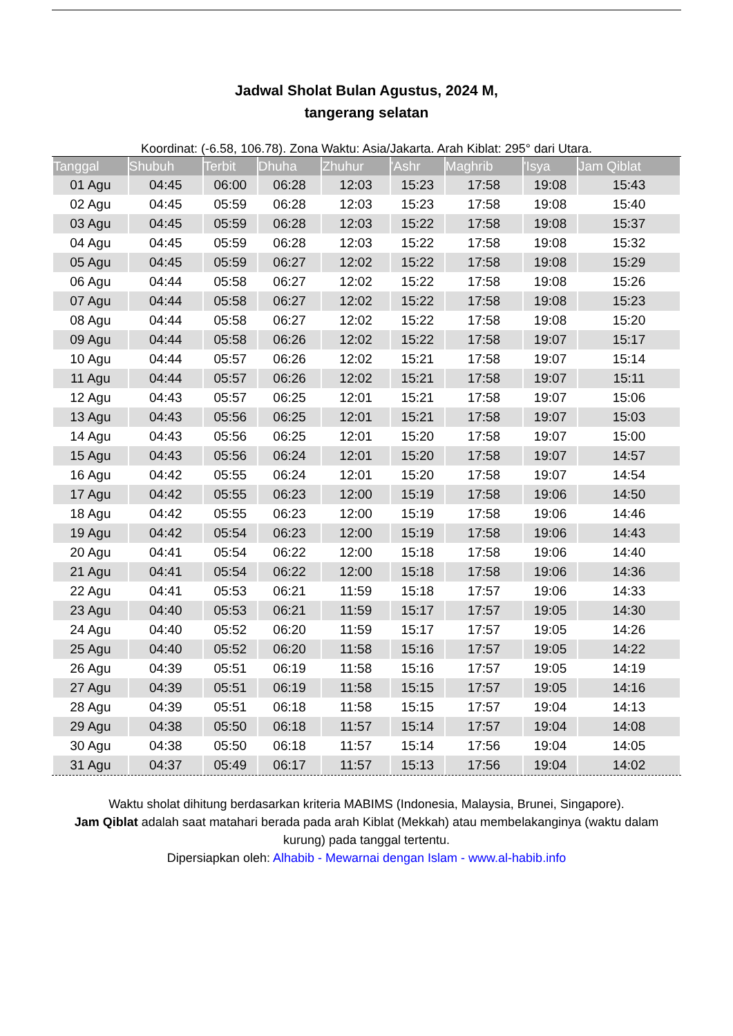Jadwal Sholat Bulan Agustus, 2024 M,
tangerang selatan
Koordinat: (-6.58, 106.78). Zona Waktu: Asia/Jakarta. Arah Kiblat: 295° dari Utara.
| Tanggal | Shubuh | Terbit | Dhuha | Zhuhur | 'Ashr | Maghrib | 'Isya | Jam Qiblat |
| --- | --- | --- | --- | --- | --- | --- | --- | --- |
| 01 Agu | 04:45 | 06:00 | 06:28 | 12:03 | 15:23 | 17:58 | 19:08 | 15:43 |
| 02 Agu | 04:45 | 05:59 | 06:28 | 12:03 | 15:23 | 17:58 | 19:08 | 15:40 |
| 03 Agu | 04:45 | 05:59 | 06:28 | 12:03 | 15:22 | 17:58 | 19:08 | 15:37 |
| 04 Agu | 04:45 | 05:59 | 06:28 | 12:03 | 15:22 | 17:58 | 19:08 | 15:32 |
| 05 Agu | 04:45 | 05:59 | 06:27 | 12:02 | 15:22 | 17:58 | 19:08 | 15:29 |
| 06 Agu | 04:44 | 05:58 | 06:27 | 12:02 | 15:22 | 17:58 | 19:08 | 15:26 |
| 07 Agu | 04:44 | 05:58 | 06:27 | 12:02 | 15:22 | 17:58 | 19:08 | 15:23 |
| 08 Agu | 04:44 | 05:58 | 06:27 | 12:02 | 15:22 | 17:58 | 19:08 | 15:20 |
| 09 Agu | 04:44 | 05:58 | 06:26 | 12:02 | 15:22 | 17:58 | 19:07 | 15:17 |
| 10 Agu | 04:44 | 05:57 | 06:26 | 12:02 | 15:21 | 17:58 | 19:07 | 15:14 |
| 11 Agu | 04:44 | 05:57 | 06:26 | 12:02 | 15:21 | 17:58 | 19:07 | 15:11 |
| 12 Agu | 04:43 | 05:57 | 06:25 | 12:01 | 15:21 | 17:58 | 19:07 | 15:06 |
| 13 Agu | 04:43 | 05:56 | 06:25 | 12:01 | 15:21 | 17:58 | 19:07 | 15:03 |
| 14 Agu | 04:43 | 05:56 | 06:25 | 12:01 | 15:20 | 17:58 | 19:07 | 15:00 |
| 15 Agu | 04:43 | 05:56 | 06:24 | 12:01 | 15:20 | 17:58 | 19:07 | 14:57 |
| 16 Agu | 04:42 | 05:55 | 06:24 | 12:01 | 15:20 | 17:58 | 19:07 | 14:54 |
| 17 Agu | 04:42 | 05:55 | 06:23 | 12:00 | 15:19 | 17:58 | 19:06 | 14:50 |
| 18 Agu | 04:42 | 05:55 | 06:23 | 12:00 | 15:19 | 17:58 | 19:06 | 14:46 |
| 19 Agu | 04:42 | 05:54 | 06:23 | 12:00 | 15:19 | 17:58 | 19:06 | 14:43 |
| 20 Agu | 04:41 | 05:54 | 06:22 | 12:00 | 15:18 | 17:58 | 19:06 | 14:40 |
| 21 Agu | 04:41 | 05:54 | 06:22 | 12:00 | 15:18 | 17:58 | 19:06 | 14:36 |
| 22 Agu | 04:41 | 05:53 | 06:21 | 11:59 | 15:18 | 17:57 | 19:06 | 14:33 |
| 23 Agu | 04:40 | 05:53 | 06:21 | 11:59 | 15:17 | 17:57 | 19:05 | 14:30 |
| 24 Agu | 04:40 | 05:52 | 06:20 | 11:59 | 15:17 | 17:57 | 19:05 | 14:26 |
| 25 Agu | 04:40 | 05:52 | 06:20 | 11:58 | 15:16 | 17:57 | 19:05 | 14:22 |
| 26 Agu | 04:39 | 05:51 | 06:19 | 11:58 | 15:16 | 17:57 | 19:05 | 14:19 |
| 27 Agu | 04:39 | 05:51 | 06:19 | 11:58 | 15:15 | 17:57 | 19:05 | 14:16 |
| 28 Agu | 04:39 | 05:51 | 06:18 | 11:58 | 15:15 | 17:57 | 19:04 | 14:13 |
| 29 Agu | 04:38 | 05:50 | 06:18 | 11:57 | 15:14 | 17:57 | 19:04 | 14:08 |
| 30 Agu | 04:38 | 05:50 | 06:18 | 11:57 | 15:14 | 17:56 | 19:04 | 14:05 |
| 31 Agu | 04:37 | 05:49 | 06:17 | 11:57 | 15:13 | 17:56 | 19:04 | 14:02 |
Waktu sholat dihitung berdasarkan kriteria MABIMS (Indonesia, Malaysia, Brunei, Singapore).
Jam Qiblat adalah saat matahari berada pada arah Kiblat (Mekkah) atau membelakanginya (waktu dalam kurung) pada tanggal tertentu.
Dipersiapkan oleh: Alhabib - Mewarnai dengan Islam - www.al-habib.info